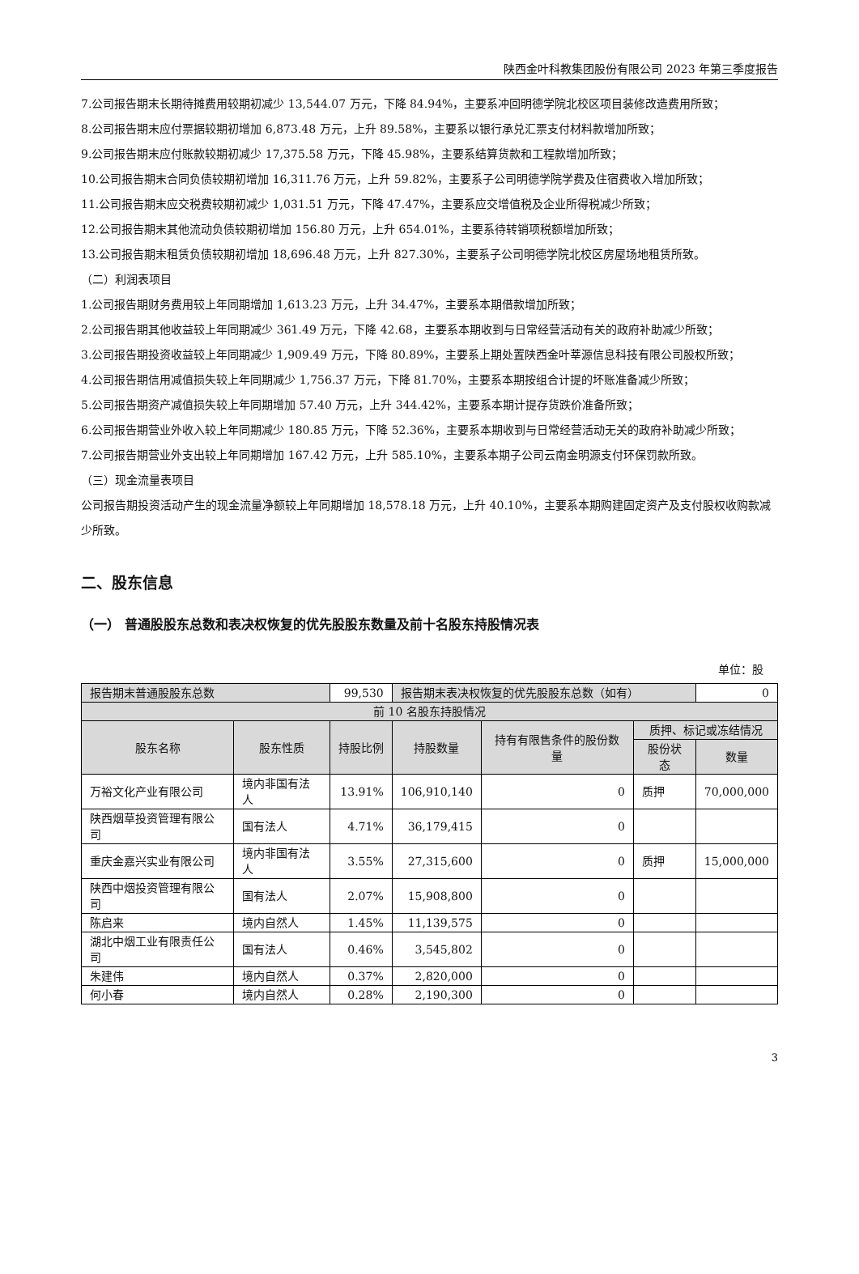陕西金叶科教集团股份有限公司 2023 年第三季度报告
7.公司报告期末长期待摊费用较期初减少 13,544.07 万元，下降 84.94%，主要系冲回明德学院北校区项目装修改造费用所致；
8.公司报告期末应付票据较期初增加 6,873.48 万元，上升 89.58%，主要系以银行承兑汇票支付材料款增加所致；
9.公司报告期末应付账款较期初减少 17,375.58 万元，下降 45.98%，主要系结算货款和工程款增加所致；
10.公司报告期末合同负债较期初增加 16,311.76 万元，上升 59.82%，主要系子公司明德学院学费及住宿费收入增加所致；
11.公司报告期末应交税费较期初减少 1,031.51 万元，下降 47.47%，主要系应交增值税及企业所得税减少所致；
12.公司报告期末其他流动负债较期初增加 156.80 万元，上升 654.01%，主要系待转销项税额增加所致；
13.公司报告期末租赁负债较期初增加 18,696.48 万元，上升 827.30%，主要系子公司明德学院北校区房屋场地租赁所致。
（二）利润表项目
1.公司报告期财务费用较上年同期增加 1,613.23 万元，上升 34.47%，主要系本期借款增加所致；
2.公司报告期其他收益较上年同期减少 361.49 万元，下降 42.68，主要系本期收到与日常经营活动有关的政府补助减少所致；
3.公司报告期投资收益较上年同期减少 1,909.49 万元，下降 80.89%，主要系上期处置陕西金叶莘源信息科技有限公司股权所致；
4.公司报告期信用减值损失较上年同期减少 1,756.37 万元，下降 81.70%，主要系本期按组合计提的坏账准备减少所致；
5.公司报告期资产减值损失较上年同期增加 57.40 万元，上升 344.42%，主要系本期计提存货跌价准备所致；
6.公司报告期营业外收入较上年同期减少 180.85 万元，下降 52.36%，主要系本期收到与日常经营活动无关的政府补助减少所致；
7.公司报告期营业外支出较上年同期增加 167.42 万元，上升 585.10%，主要系本期子公司云南金明源支付环保罚款所致。
（三）现金流量表项目
公司报告期投资活动产生的现金流量净额较上年同期增加 18,578.18 万元，上升 40.10%，主要系本期购建固定资产及支付股权收购款减少所致。
二、股东信息
（一） 普通股股东总数和表决权恢复的优先股股东数量及前十名股东持股情况表
单位：股
| 报告期末普通股股东总数 | | 99,530 | 报告期末表决权恢复的优先股股东总数（如有） | | | 0 |
| 前 10 名股东持股情况 | | | | | | |
| 股东名称 | 股东性质 | 持股比例 | 持股数量 | 持有有限售条件的股份数量 | 质押、标记或冻结情况 | |
| | | | | | 股份状态 | 数量 |
| 万裕文化产业有限公司 | 境内非国有法人 | 13.91% | 106,910,140 | 0 | 质押 | 70,000,000 |
| 陕西烟草投资管理有限公司 | 国有法人 | 4.71% | 36,179,415 | 0 | | |
| 重庆金嘉兴实业有限公司 | 境内非国有法人 | 3.55% | 27,315,600 | 0 | 质押 | 15,000,000 |
| 陕西中烟投资管理有限公司 | 国有法人 | 2.07% | 15,908,800 | 0 | | |
| 陈启来 | 境内自然人 | 1.45% | 11,139,575 | 0 | | |
| 湖北中烟工业有限责任公司 | 国有法人 | 0.46% | 3,545,802 | 0 | | |
| 朱建伟 | 境内自然人 | 0.37% | 2,820,000 | 0 | | |
| 何小春 | 境内自然人 | 0.28% | 2,190,300 | 0 | | |
3